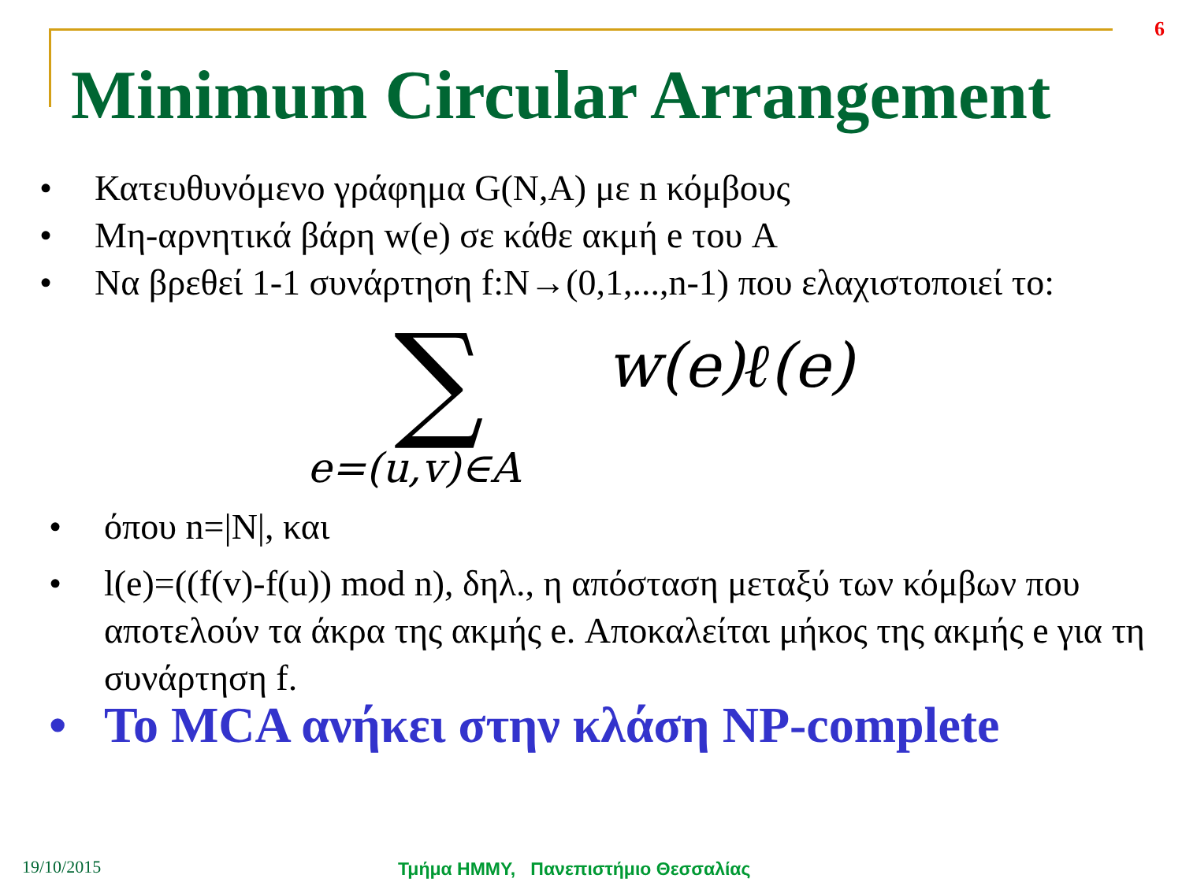6
Minimum Circular Arrangement
• Κατευθυνόμενο γράφημα G(N,A) με n κόμβους
• Μη-αρνητικά βάρη w(e) σε κάθε ακμή e του A
• Να βρεθεί 1-1 συνάρτηση f:N→(0,1,...,n-1) που ελαχιστοποιεί το:
∑ w(e)ℓ(e)
e=(u,v)∈A
• όπου n=|N|, και
• l(e)=((f(v)-f(u)) mod n), δηλ., η απόσταση μεταξύ των κόμβων που αποτελούν τα άκρα της ακμής e. Αποκαλείται μήκος της ακμής e για τη συνάρτηση f.
• Το MCA ανήκει στην κλάση NP-complete
19/10/2015
Τμήμα ΗΜΜΥ, Πανεπιστήμιο Θεσσαλίας